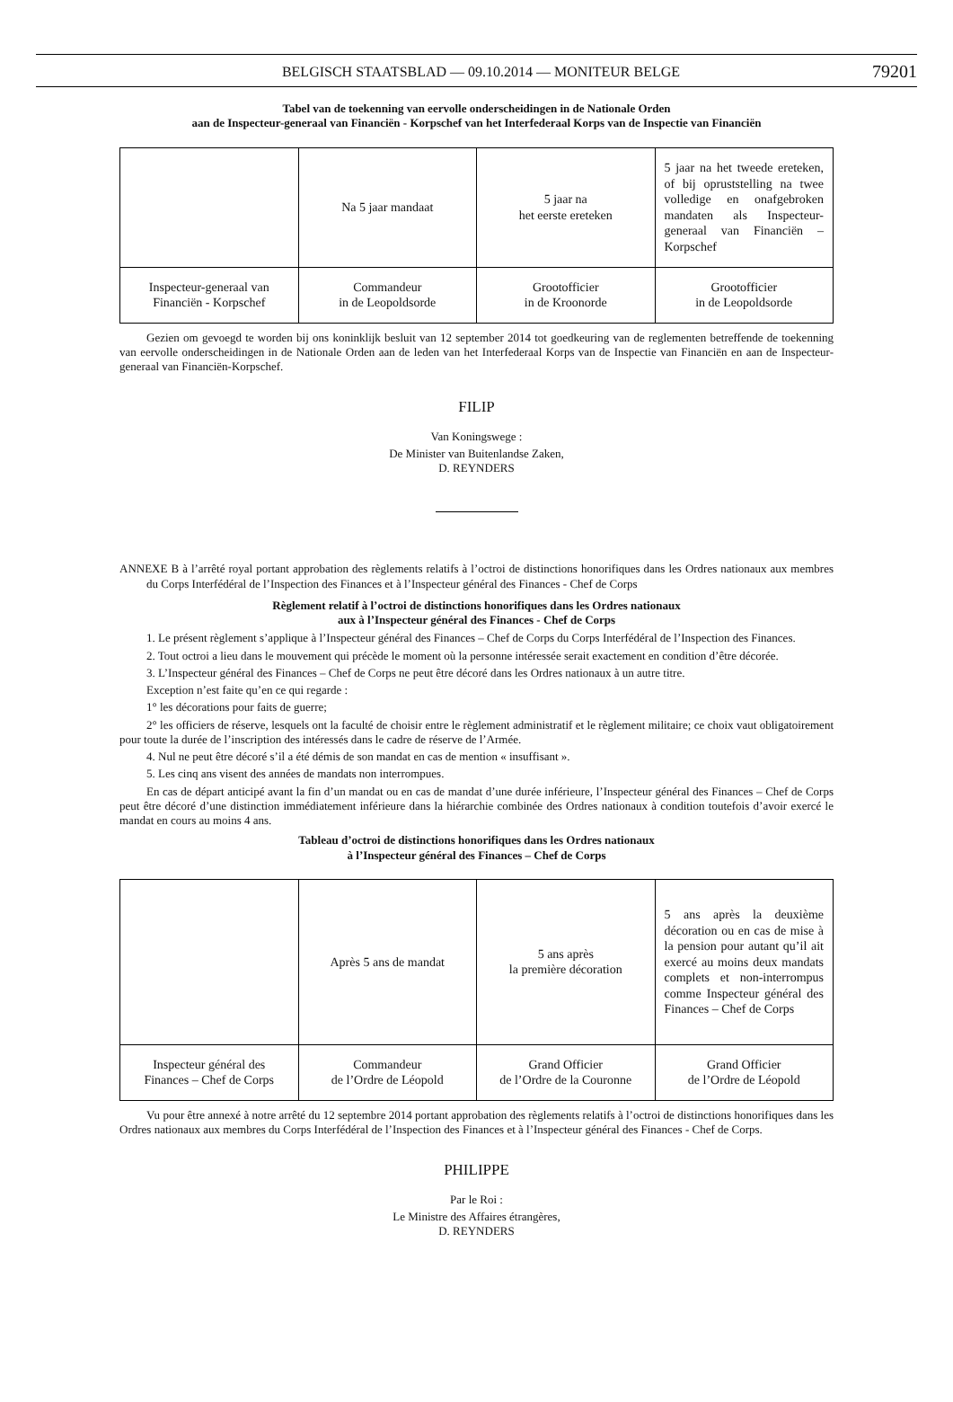BELGISCH STAATSBLAD — 09.10.2014 — MONITEUR BELGE 79201
Tabel van de toekenning van eervolle onderscheidingen in de Nationale Orden
aan de Inspecteur-generaal van Financiën - Korpschef van het Interfederaal Korps van de Inspectie van Financiën
| | Na 5 jaar mandaat | 5 jaar na het eerste ereteken | 5 jaar na het tweede ereteken, of bij opruststelling na twee volledige en onafgebroken mandaten als Inspecteur-generaal van Financiën – Korpschef |
| Inspecteur-generaal van Financiën - Korpschef | Commandeur in de Leopoldsorde | Grootofficier in de Kroonorde | Grootofficier in de Leopoldsorde |
Gezien om gevoegd te worden bij ons koninklijk besluit van 12 september 2014 tot goedkeuring van de reglementen betreffende de toekenning van eervolle onderscheidingen in de Nationale Orden aan de leden van het Interfederaal Korps van de Inspectie van Financiën en aan de Inspecteur-generaal van Financiën-Korpschef.
FILIP
Van Koningswege :
De Minister van Buitenlandse Zaken,
D. REYNDERS
ANNEXE B à l’arrêté royal portant approbation des règlements relatifs à l’octroi de distinctions honorifiques dans les Ordres nationaux aux membres du Corps Interfédéral de l’Inspection des Finances et à l’Inspecteur général des Finances - Chef de Corps
Règlement relatif à l’octroi de distinctions honorifiques dans les Ordres nationaux
aux à l’Inspecteur général des Finances - Chef de Corps
1. Le présent règlement s’applique à l’Inspecteur général des Finances – Chef de Corps du Corps Interfédéral de l’Inspection des Finances.
2. Tout octroi a lieu dans le mouvement qui précède le moment où la personne intéressée serait exactement en condition d’être décorée.
3. L’Inspecteur général des Finances – Chef de Corps ne peut être décoré dans les Ordres nationaux à un autre titre.
Exception n’est faite qu’en ce qui regarde :
1° les décorations pour faits de guerre;
2° les officiers de réserve, lesquels ont la faculté de choisir entre le règlement administratif et le règlement militaire; ce choix vaut obligatoirement pour toute la durée de l’inscription des intéressés dans le cadre de réserve de l’Armée.
4. Nul ne peut être décoré s’il a été démis de son mandat en cas de mention « insuffisant ».
5. Les cinq ans visent des années de mandats non interrompues.
En cas de départ anticipé avant la fin d’un mandat ou en cas de mandat d’une durée inférieure, l’Inspecteur général des Finances – Chef de Corps peut être décoré d’une distinction immédiatement inférieure dans la hiérarchie combinée des Ordres nationaux à condition toutefois d’avoir exercé le mandat en cours au moins 4 ans.
Tableau d’octroi de distinctions honorifiques dans les Ordres nationaux
à l’Inspecteur général des Finances – Chef de Corps
| | Après 5 ans de mandat | 5 ans après la première décoration | 5 ans après la deuxième décoration ou en cas de mise à la pension pour autant qu’il ait exercé au moins deux mandats complets et non-interrompus comme Inspecteur général des Finances – Chef de Corps |
| Inspecteur général des Finances – Chef de Corps | Commandeur de l’Ordre de Léopold | Grand Officier de l’Ordre de la Couronne | Grand Officier de l’Ordre de Léopold |
Vu pour être annexé à notre arrêté du 12 septembre 2014 portant approbation des règlements relatifs à l’octroi de distinctions honorifiques dans les Ordres nationaux aux membres du Corps Interfédéral de l’Inspection des Finances et à l’Inspecteur général des Finances - Chef de Corps.
PHILIPPE
Par le Roi :
Le Ministre des Affaires étrangères,
D. REYNDERS